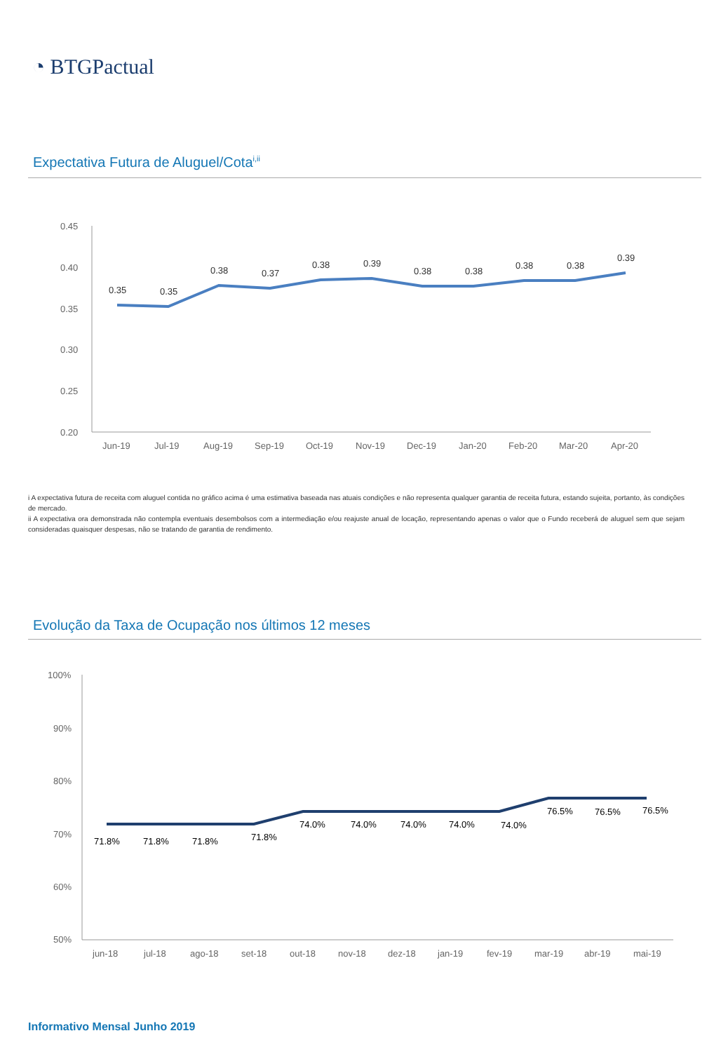◔ BTGPactual
Expectativa Futura de Aluguel/Cota<sup>i,ii</sup>
0.45
0.40
0.35
0.30
0.25
0.20
0.35
0.35
0.38
0.37
0.38
0.39
0.38
0.38
0.38
0.38
0.39
Jun-19
Jul-19
Aug-19
Sep-19
Oct-19
Nov-19
Dec-19
Jan-20
Feb-20
Mar-20
Apr-20
i A expectativa futura de receita com aluguel contida no gráfico acima é uma estimativa baseada nas atuais condições e não representa qualquer garantia de receita futura, estando sujeita, portanto, às condições de mercado.
ii A expectativa ora demonstrada não contempla eventuais desembolsos com a intermediação e/ou reajuste anual de locação, representando apenas o valor que o Fundo receberá de aluguel sem que sejam consideradas quaisquer despesas, não se tratando de garantia de rendimento.
Evolução da Taxa de Ocupação nos últimos 12 meses
100%
90%
80%
70%
60%
50%
71.8%
71.8%
71.8%
71.8%
74.0%
74.0%
74.0%
74.0%
74.0%
76.5%
76.5%
76.5%
jun-18
jul-18
ago-18
set-18
out-18
nov-18
dez-18
jan-19
fev-19
mar-19
abr-19
mai-19
Informativo Mensal Junho 2019